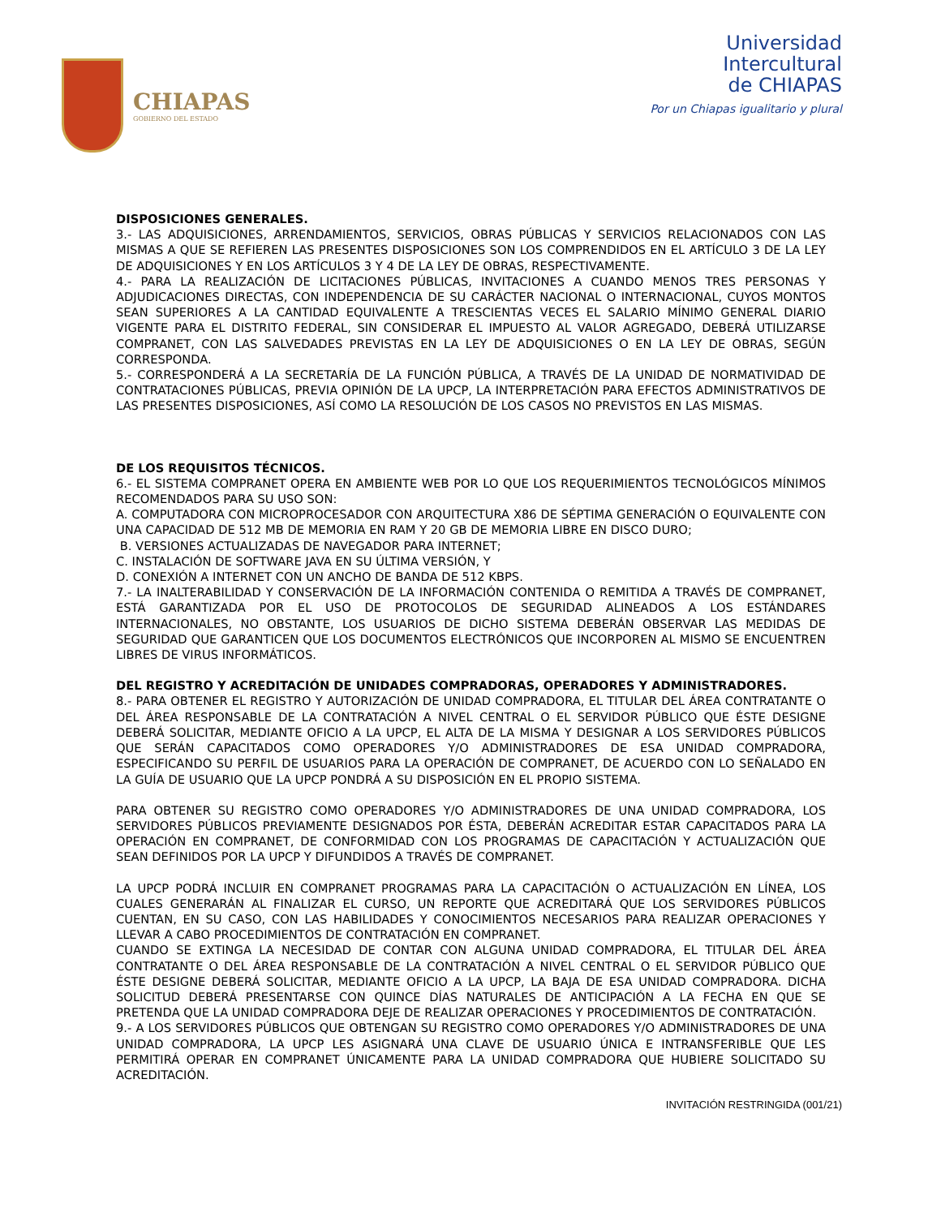CHIAPAS
GOBIERNO DEL ESTADO
Universidad
Intercultural
de CHIAPAS
Por un Chiapas igualitario y plural
DISPOSICIONES GENERALES.
3.- LAS ADQUISICIONES, ARRENDAMIENTOS, SERVICIOS, OBRAS PÚBLICAS Y SERVICIOS RELACIONADOS CON LAS MISMAS A QUE SE REFIEREN LAS PRESENTES DISPOSICIONES SON LOS COMPRENDIDOS EN EL ARTÍCULO 3 DE LA LEY DE ADQUISICIONES Y EN LOS ARTÍCULOS 3 Y 4 DE LA LEY DE OBRAS, RESPECTIVAMENTE.
4.- PARA LA REALIZACIÓN DE LICITACIONES PÚBLICAS, INVITACIONES A CUANDO MENOS TRES PERSONAS Y ADJUDICACIONES DIRECTAS, CON INDEPENDENCIA DE SU CARÁCTER NACIONAL O INTERNACIONAL, CUYOS MONTOS SEAN SUPERIORES A LA CANTIDAD EQUIVALENTE A TRESCIENTAS VECES EL SALARIO MÍNIMO GENERAL DIARIO VIGENTE PARA EL DISTRITO FEDERAL, SIN CONSIDERAR EL IMPUESTO AL VALOR AGREGADO, DEBERÁ UTILIZARSE COMPRANET, CON LAS SALVEDADES PREVISTAS EN LA LEY DE ADQUISICIONES O EN LA LEY DE OBRAS, SEGÚN CORRESPONDA.
5.- CORRESPONDERÁ A LA SECRETARÍA DE LA FUNCIÓN PÚBLICA, A TRAVÉS DE LA UNIDAD DE NORMATIVIDAD DE CONTRATACIONES PÚBLICAS, PREVIA OPINIÓN DE LA UPCP, LA INTERPRETACIÓN PARA EFECTOS ADMINISTRATIVOS DE LAS PRESENTES DISPOSICIONES, ASÍ COMO LA RESOLUCIÓN DE LOS CASOS NO PREVISTOS EN LAS MISMAS.
DE LOS REQUISITOS TÉCNICOS.
6.- EL SISTEMA COMPRANET OPERA EN AMBIENTE WEB POR LO QUE LOS REQUERIMIENTOS TECNOLÓGICOS MÍNIMOS RECOMENDADOS PARA SU USO SON:
A. COMPUTADORA CON MICROPROCESADOR CON ARQUITECTURA X86 DE SÉPTIMA GENERACIÓN O EQUIVALENTE CON UNA CAPACIDAD DE 512 MB DE MEMORIA EN RAM Y 20 GB DE MEMORIA LIBRE EN DISCO DURO;
B. VERSIONES ACTUALIZADAS DE NAVEGADOR PARA INTERNET;
C. INSTALACIÓN DE SOFTWARE JAVA EN SU ÚLTIMA VERSIÓN, Y
D. CONEXIÓN A INTERNET CON UN ANCHO DE BANDA DE 512 KBPS.
7.- LA INALTERABILIDAD Y CONSERVACIÓN DE LA INFORMACIÓN CONTENIDA O REMITIDA A TRAVÉS DE COMPRANET, ESTÁ GARANTIZADA POR EL USO DE PROTOCOLOS DE SEGURIDAD ALINEADOS A LOS ESTÁNDARES INTERNACIONALES, NO OBSTANTE, LOS USUARIOS DE DICHO SISTEMA DEBERÁN OBSERVAR LAS MEDIDAS DE SEGURIDAD QUE GARANTICEN QUE LOS DOCUMENTOS ELECTRÓNICOS QUE INCORPOREN AL MISMO SE ENCUENTREN LIBRES DE VIRUS INFORMÁTICOS.
DEL REGISTRO Y ACREDITACIÓN DE UNIDADES COMPRADORAS, OPERADORES Y ADMINISTRADORES.
8.- PARA OBTENER EL REGISTRO Y AUTORIZACIÓN DE UNIDAD COMPRADORA, EL TITULAR DEL ÁREA CONTRATANTE O DEL ÁREA RESPONSABLE DE LA CONTRATACIÓN A NIVEL CENTRAL O EL SERVIDOR PÚBLICO QUE ÉSTE DESIGNE DEBERÁ SOLICITAR, MEDIANTE OFICIO A LA UPCP, EL ALTA DE LA MISMA Y DESIGNAR A LOS SERVIDORES PÚBLICOS QUE SERÁN CAPACITADOS COMO OPERADORES Y/O ADMINISTRADORES DE ESA UNIDAD COMPRADORA, ESPECIFICANDO SU PERFIL DE USUARIOS PARA LA OPERACIÓN DE COMPRANET, DE ACUERDO CON LO SEÑALADO EN LA GUÍA DE USUARIO QUE LA UPCP PONDRÁ A SU DISPOSICIÓN EN EL PROPIO SISTEMA.
PARA OBTENER SU REGISTRO COMO OPERADORES Y/O ADMINISTRADORES DE UNA UNIDAD COMPRADORA, LOS SERVIDORES PÚBLICOS PREVIAMENTE DESIGNADOS POR ÉSTA, DEBERÁN ACREDITAR ESTAR CAPACITADOS PARA LA OPERACIÓN EN COMPRANET, DE CONFORMIDAD CON LOS PROGRAMAS DE CAPACITACIÓN Y ACTUALIZACIÓN QUE SEAN DEFINIDOS POR LA UPCP Y DIFUNDIDOS A TRAVÉS DE COMPRANET.
LA UPCP PODRÁ INCLUIR EN COMPRANET PROGRAMAS PARA LA CAPACITACIÓN O ACTUALIZACIÓN EN LÍNEA, LOS CUALES GENERARÁN AL FINALIZAR EL CURSO, UN REPORTE QUE ACREDITARÁ QUE LOS SERVIDORES PÚBLICOS CUENTAN, EN SU CASO, CON LAS HABILIDADES Y CONOCIMIENTOS NECESARIOS PARA REALIZAR OPERACIONES Y LLEVAR A CABO PROCEDIMIENTOS DE CONTRATACIÓN EN COMPRANET.
CUANDO SE EXTINGA LA NECESIDAD DE CONTAR CON ALGUNA UNIDAD COMPRADORA, EL TITULAR DEL ÁREA CONTRATANTE O DEL ÁREA RESPONSABLE DE LA CONTRATACIÓN A NIVEL CENTRAL O EL SERVIDOR PÚBLICO QUE ÉSTE DESIGNE DEBERÁ SOLICITAR, MEDIANTE OFICIO A LA UPCP, LA BAJA DE ESA UNIDAD COMPRADORA. DICHA SOLICITUD DEBERÁ PRESENTARSE CON QUINCE DÍAS NATURALES DE ANTICIPACIÓN A LA FECHA EN QUE SE PRETENDA QUE LA UNIDAD COMPRADORA DEJE DE REALIZAR OPERACIONES Y PROCEDIMIENTOS DE CONTRATACIÓN.
9.- A LOS SERVIDORES PÚBLICOS QUE OBTENGAN SU REGISTRO COMO OPERADORES Y/O ADMINISTRADORES DE UNA UNIDAD COMPRADORA, LA UPCP LES ASIGNARÁ UNA CLAVE DE USUARIO ÚNICA E INTRANSFERIBLE QUE LES PERMITIRÁ OPERAR EN COMPRANET ÚNICAMENTE PARA LA UNIDAD COMPRADORA QUE HUBIERE SOLICITADO SU ACREDITACIÓN.
INVITACIÓN RESTRINGIDA (001/21)